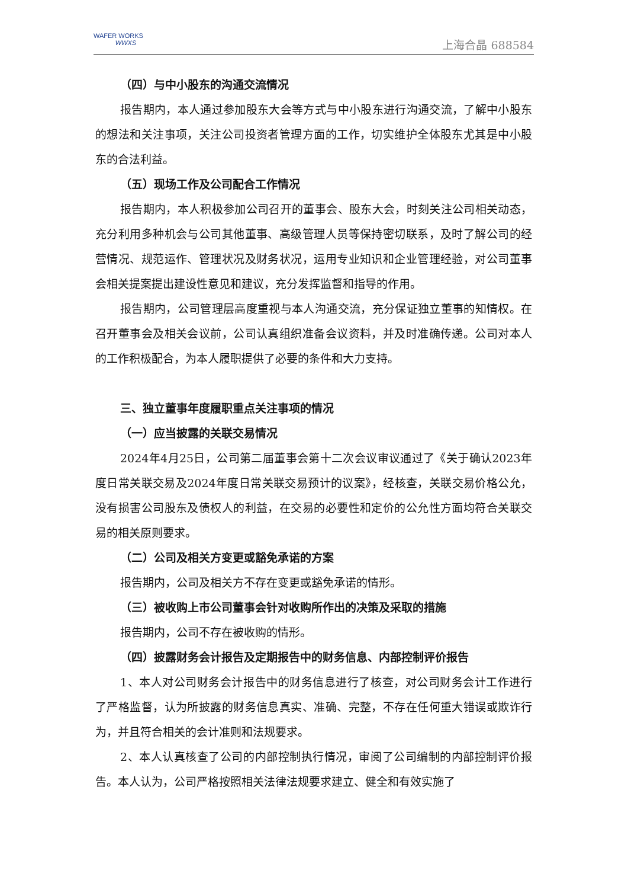WAFER WORKS
WWXS
上海合晶 688584
（四）与中小股东的沟通交流情况
报告期内，本人通过参加股东大会等方式与中小股东进行沟通交流，了解中小股东的想法和关注事项，关注公司投资者管理方面的工作，切实维护全体股东尤其是中小股东的合法利益。
（五）现场工作及公司配合工作情况
报告期内，本人积极参加公司召开的董事会、股东大会，时刻关注公司相关动态，充分利用多种机会与公司其他董事、高级管理人员等保持密切联系，及时了解公司的经营情况、规范运作、管理状况及财务状况，运用专业知识和企业管理经验，对公司董事会相关提案提出建设性意见和建议，充分发挥监督和指导的作用。
报告期内，公司管理层高度重视与本人沟通交流，充分保证独立董事的知情权。在召开董事会及相关会议前，公司认真组织准备会议资料，并及时准确传递。公司对本人的工作积极配合，为本人履职提供了必要的条件和大力支持。
三、独立董事年度履职重点关注事项的情况
（一）应当披露的关联交易情况
2024年4月25日，公司第二届董事会第十二次会议审议通过了《关于确认2023年度日常关联交易及2024年度日常关联交易预计的议案》，经核查，关联交易价格公允，没有损害公司股东及债权人的利益，在交易的必要性和定价的公允性方面均符合关联交易的相关原则要求。
（二）公司及相关方变更或豁免承诺的方案
报告期内，公司及相关方不存在变更或豁免承诺的情形。
（三）被收购上市公司董事会针对收购所作出的决策及采取的措施
报告期内，公司不存在被收购的情形。
（四）披露财务会计报告及定期报告中的财务信息、内部控制评价报告
1、本人对公司财务会计报告中的财务信息进行了核查，对公司财务会计工作进行了严格监督，认为所披露的财务信息真实、准确、完整，不存在任何重大错误或欺诈行为，并且符合相关的会计准则和法规要求。
2、本人认真核查了公司的内部控制执行情况，审阅了公司编制的内部控制评价报告。本人认为，公司严格按照相关法律法规要求建立、健全和有效实施了